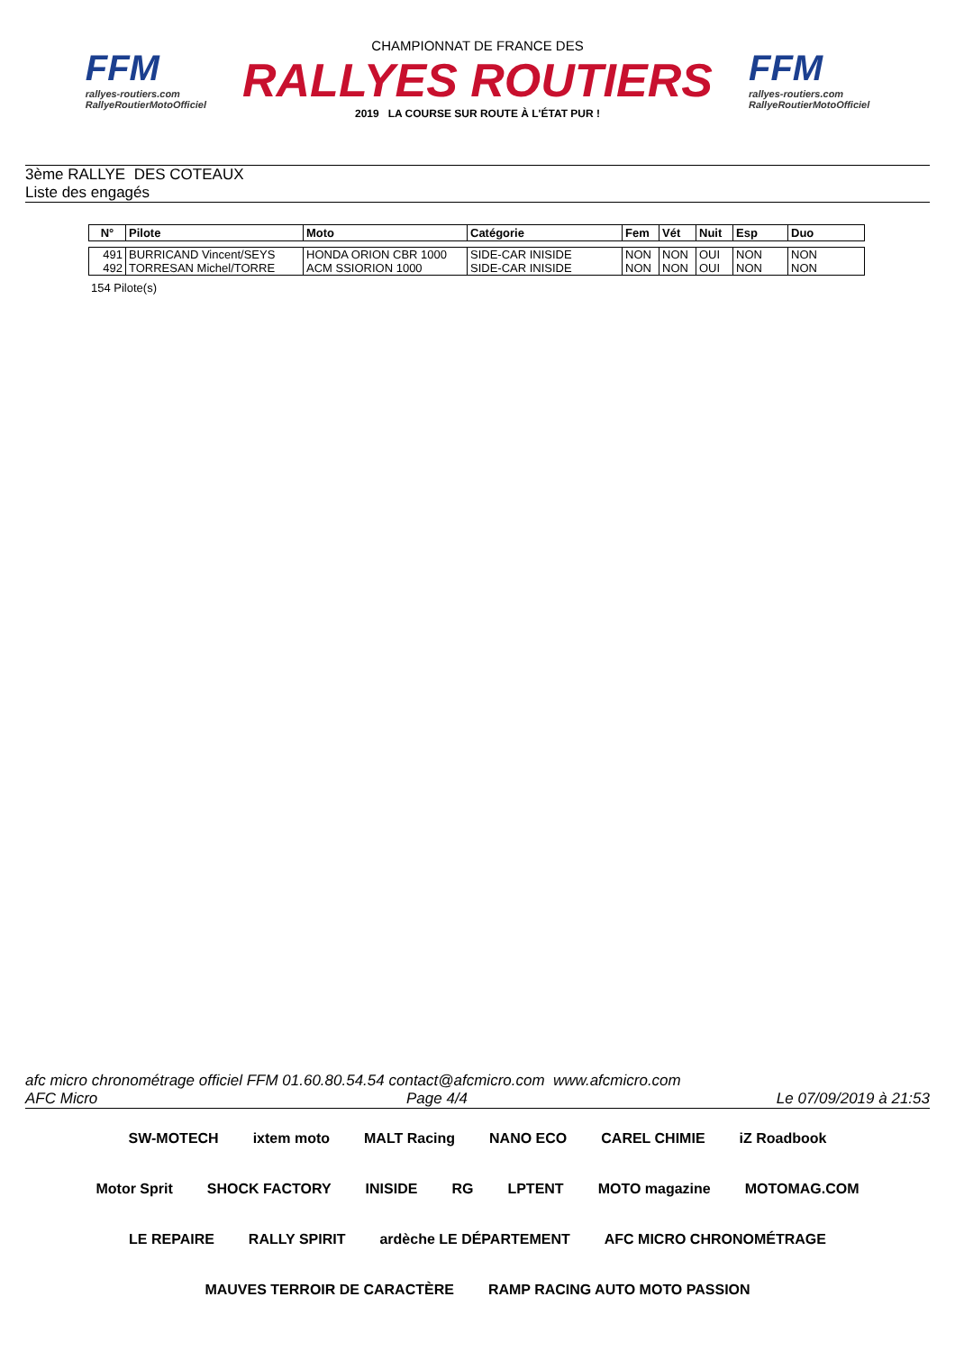FFM
rallyes-routiers.com
RallyeRoutierMotoOfficiel
CHAMPIONNAT DE FRANCE DES
RALLYES ROUTIERS
2019 LA COURSE SUR ROUTE À L'ÉTAT PUR !
FFM
rallyes-routiers.com
RallyeRoutierMotoOfficiel
3ème RALLYE DES COTEAUX
Liste des engagés
| N° | Pilote | Moto | Catégorie | Fem | Vét | Nuit | Esp | Duo |
| --- | --- | --- | --- | --- | --- | --- | --- | --- |
| 491 | BURRICAND Vincent/SEYS | HONDA ORION CBR 1000 | SIDE-CAR INISIDE | NON | NON | OUI | NON | NON |
| 492 | TORRESAN Michel/TORRE | ACM SSIORION 1000 | SIDE-CAR INISIDE | NON | NON | OUI | NON | NON |
154 Pilote(s)
afc micro chronométrage officiel FFM 01.60.80.54.54 contact@afcmicro.com www.afcmicro.com
AFC Micro Page 4/4 Le 07/09/2019 à 21:53
SW-MOTECH ixtem moto MALT Racing NANO ECO CAREL CHIMIE iZ Roadbook Motor Sprit SHOCK FACTORY INISIDE RG LPTENT MOTO magazine MOTOMAG.COM LE REPAIRE RALLY SPIRIT ardèche LE DÉPARTEMENT AFC MICRO CHRONOMÉTRAGE MAUVES TERROIR DE CARACTÈRE RAMP RACING AUTO MOTO PASSION